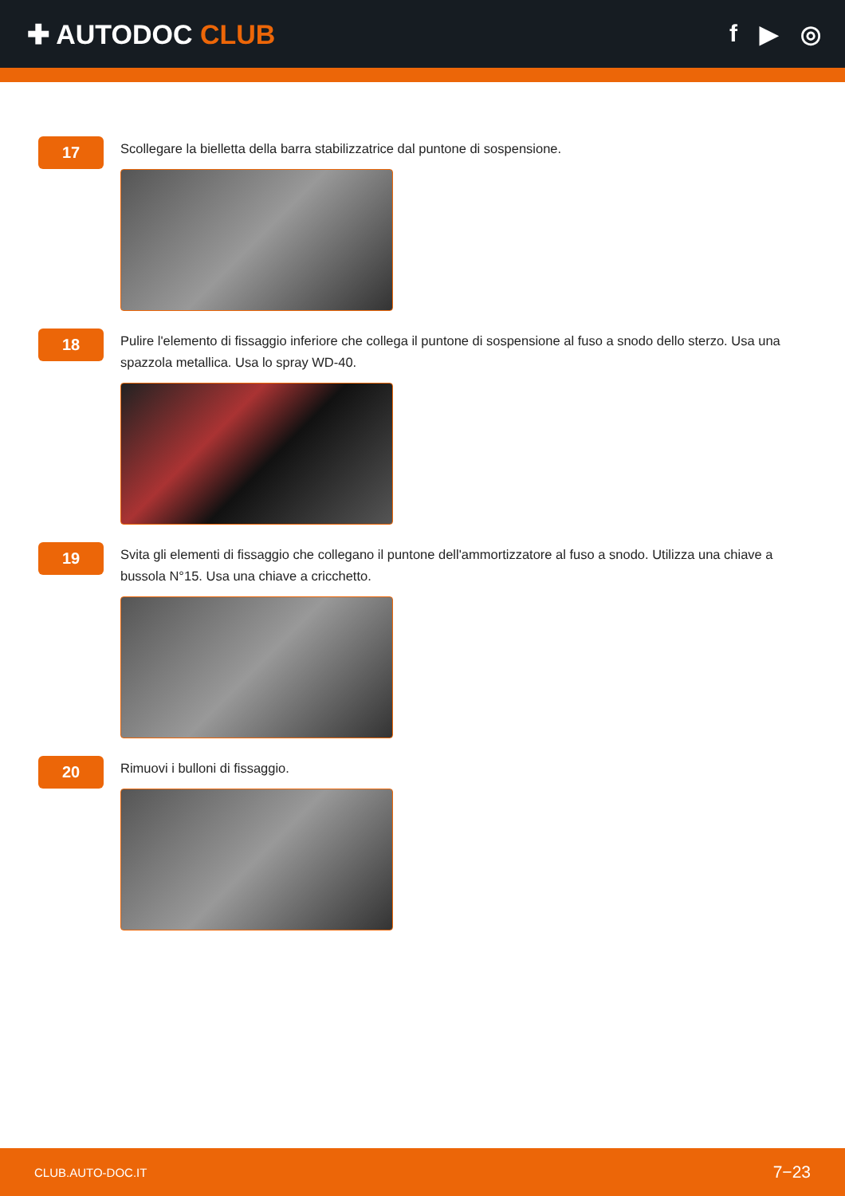✚ AUTODOC CLUB f ▶ ◎
17
Scollegare la bielletta della barra stabilizzatrice dal puntone di sospensione.
18
Pulire l'elemento di fissaggio inferiore che collega il puntone di sospensione al fuso a snodo dello sterzo. Usa una spazzola metallica. Usa lo spray WD-40.
19
Svita gli elementi di fissaggio che collegano il puntone dell'ammortizzatore al fuso a snodo. Utilizza una chiave a bussola N°15. Usa una chiave a cricchetto.
20
Rimuovi i bulloni di fissaggio.
CLUB.AUTO-DOC.IT 7−23